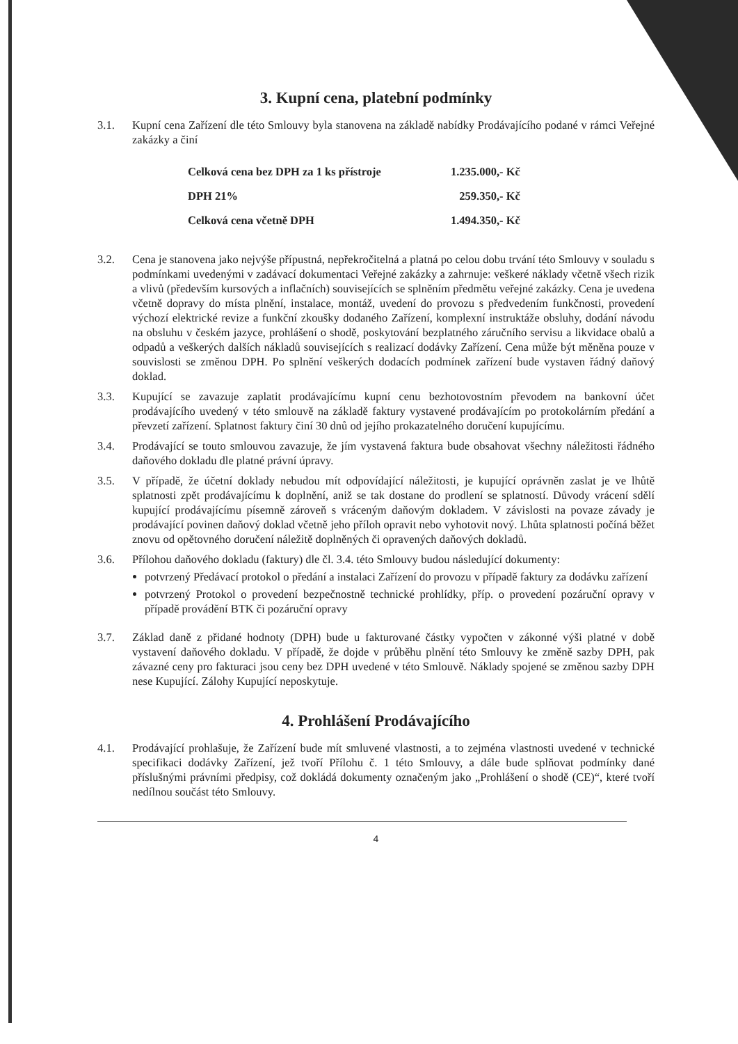3. Kupní cena, platební podmínky
3.1. Kupní cena Zařízení dle této Smlouvy byla stanovena na základě nabídky Prodávajícího podané v rámci Veřejné zakázky a činí
| Celková cena bez DPH za 1 ks přístroje | 1.235.000,- Kč |
| DPH 21% | 259.350,- Kč |
| Celková cena včetně DPH | 1.494.350,- Kč |
3.2. Cena je stanovena jako nejvýše přípustná, nepřekročitelná a platná po celou dobu trvání této Smlouvy v souladu s podmínkami uvedenými v zadávací dokumentaci Veřejné zakázky a zahrnuje: veškeré náklady včetně všech rizik a vlivů (především kursových a inflačních) souvisejících se splněním předmětu veřejné zakázky. Cena je uvedena včetně dopravy do místa plnění, instalace, montáž, uvedení do provozu s předvedením funkčnosti, provedení výchozí elektrické revize a funkční zkoušky dodaného Zařízení, komplexní instruktáže obsluhy, dodání návodu na obsluhu v českém jazyce, prohlášení o shodě, poskytování bezplatného záručního servisu a likvidace obalů a odpadů a veškerých dalších nákladů souvisejících s realizací dodávky Zařízení. Cena může být měněna pouze v souvislosti se změnou DPH. Po splnění veškerých dodacích podmínek zařízení bude vystaven řádný daňový doklad.
3.3. Kupující se zavazuje zaplatit prodávajícímu kupní cenu bezhotovostním převodem na bankovní účet prodávajícího uvedený v této smlouvě na základě faktury vystavené prodávajícím po protokolárním předání a převzetí zařízení. Splatnost faktury činí 30 dnů od jejího prokazatelného doručení kupujícímu.
3.4. Prodávající se touto smlouvou zavazuje, že jím vystavená faktura bude obsahovat všechny náležitosti řádného daňového dokladu dle platné právní úpravy.
3.5. V případě, že účetní doklady nebudou mít odpovídající náležitosti, je kupující oprávněn zaslat je ve lhůtě splatnosti zpět prodávajícímu k doplnění, aniž se tak dostane do prodlení se splatností. Důvody vrácení sdělí kupující prodávajícímu písemně zároveň s vráceným daňovým dokladem. V závislosti na povaze závady je prodávající povinen daňový doklad včetně jeho příloh opravit nebo vyhotovit nový. Lhůta splatnosti počíná běžet znovu od opětovného doručení náležitě doplněných či opravených daňových dokladů.
3.6. Přílohou daňového dokladu (faktury) dle čl. 3.4. této Smlouvy budou následující dokumenty:
potvrzený Předávací protokol o předání a instalaci Zařízení do provozu v případě faktury za dodávku zařízení
potvrzený Protokol o provedení bezpečnostně technické prohlídky, příp. o provedení pozáruční opravy v případě provádění BTK či pozáruční opravy
3.7. Základ daně z přidané hodnoty (DPH) bude u fakturované částky vypočten v zákonné výši platné v době vystavení daňového dokladu. V případě, že dojde v průběhu plnění této Smlouvy ke změně sazby DPH, pak závazné ceny pro fakturaci jsou ceny bez DPH uvedené v této Smlouvě. Náklady spojené se změnou sazby DPH nese Kupující. Zálohy Kupující neposkytuje.
4. Prohlášení Prodávajícího
4.1. Prodávající prohlašuje, že Zařízení bude mít smluvené vlastnosti, a to zejména vlastnosti uvedené v technické specifikaci dodávky Zařízení, jež tvoří Přílohu č. 1 této Smlouvy, a dále bude splňovat podmínky dané příslušnými právními předpisy, což dokládá dokumenty označeným jako „Prohlášení o shodě (CE)“, které tvoří nedílnou součást této Smlouvy.
4